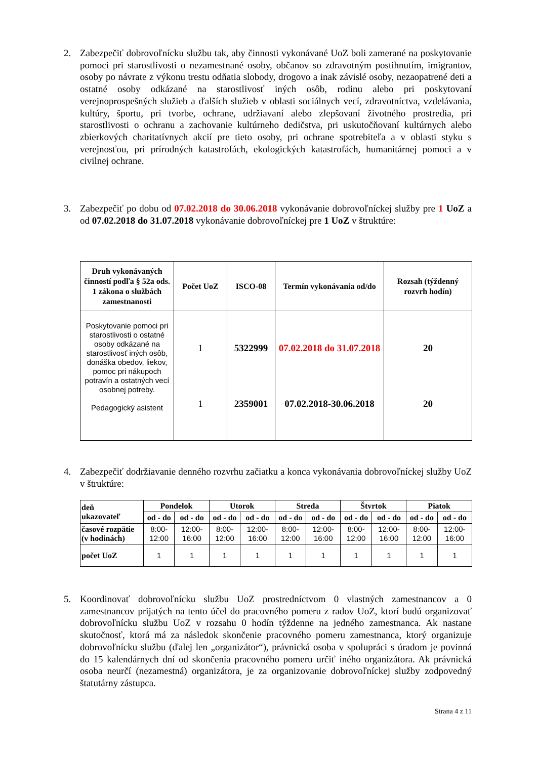2. Zabezpečiť dobrovoľnícku službu tak, aby činnosti vykonávané UoZ boli zamerané na poskytovanie pomoci pri starostlivosti o nezamestnané osoby, občanov so zdravotným postihnutím, imigrantov, osoby po návrate z výkonu trestu odňatia slobody, drogovo a inak závislé osoby, nezaopatrené deti a ostatné osoby odkázané na starostlivosť iných osôb, rodinu alebo pri poskytovaní verejnoprospešných služieb a ďalších služieb v oblasti sociálnych vecí, zdravotníctva, vzdelávania, kultúry, športu, pri tvorbe, ochrane, udržiavaní alebo zlepšovaní životného prostredia, pri starostlivosti o ochranu a zachovanie kultúrneho dedičstva, pri uskutočňovaní kultúrnych alebo zbierkových charitatívnych akcií pre tieto osoby, pri ochrane spotrebiteľa a v oblasti styku s verejnosťou, pri prírodných katastrofách, ekologických katastrofách, humanitárnej pomoci a v civilnej ochrane.
3. Zabezpečiť po dobu od 07.02.2018 do 30.06.2018 vykonávanie dobrovoľníckej služby pre 1 UoZ a od 07.02.2018 do 31.07.2018 vykonávanie dobrovoľníckej pre 1 UoZ v štruktúre:
| Druh vykonávaných činností podľa § 52a ods. 1 zákona o službách zamestnanosti | Počet UoZ | ISCO-08 | Termín vykonávania od/do | Rozsah (týždenný rozvrh hodín) |
| --- | --- | --- | --- | --- |
| Poskytovanie pomoci pri starostlivosti o ostatné osoby odkázané na starostlivosť iných osôb, donáška obedov, liekov, pomoc pri nákupoch potravín a ostatných vecí osobnej potreby. Pedagogický asistent | 1 1 | 5322999 2359001 | 07.02.2018 do 31.07.2018 07.02.2018-30.06.2018 | 20 20 |
4. Zabezpečiť dodržiavanie denného rozvrhu začiatku a konca vykonávania dobrovoľníckej služby UoZ v štruktúre:
| deň ukazovateľ | Pondelok | | Utorok | | Streda | | Štvrtok | | Piatok | |
| --- | --- | --- | --- | --- | --- | --- | --- | --- | --- | --- |
| | od - do | od - do | od - do | od - do | od - do | od - do | od - do | od - do | od - do | od - do |
| časové rozpätie (v hodinách) | 8:00-12:00 | 12:00-16:00 | 8:00-12:00 | 12:00-16:00 | 8:00-12:00 | 12:00-16:00 | 8:00-12:00 | 12:00-16:00 | 8:00-12:00 | 12:00-16:00 |
| počet UoZ | 1 | 1 | 1 | 1 | 1 | 1 | 1 | 1 | 1 | 1 |
5. Koordinovať dobrovoľnícku službu UoZ prostredníctvom 0 vlastných zamestnancov a 0 zamestnancov prijatých na tento účel do pracovného pomeru z radov UoZ, ktorí budú organizovať dobrovoľnícku službu UoZ v rozsahu 0 hodín týždenne na jedného zamestnanca. Ak nastane skutočnosť, ktorá má za následok skončenie pracovného pomeru zamestnanca, ktorý organizuje dobrovoľnícku službu (ďalej len „organizátor“), právnická osoba v spolupráci s úradom je povinná do 15 kalendárnych dní od skončenia pracovného pomeru určiť iného organizátora. Ak právnická osoba neurčí (nezamestná) organizátora, je za organizovanie dobrovoľníckej služby zodpovedný štatutárny zástupca.
Strana 4 z 11